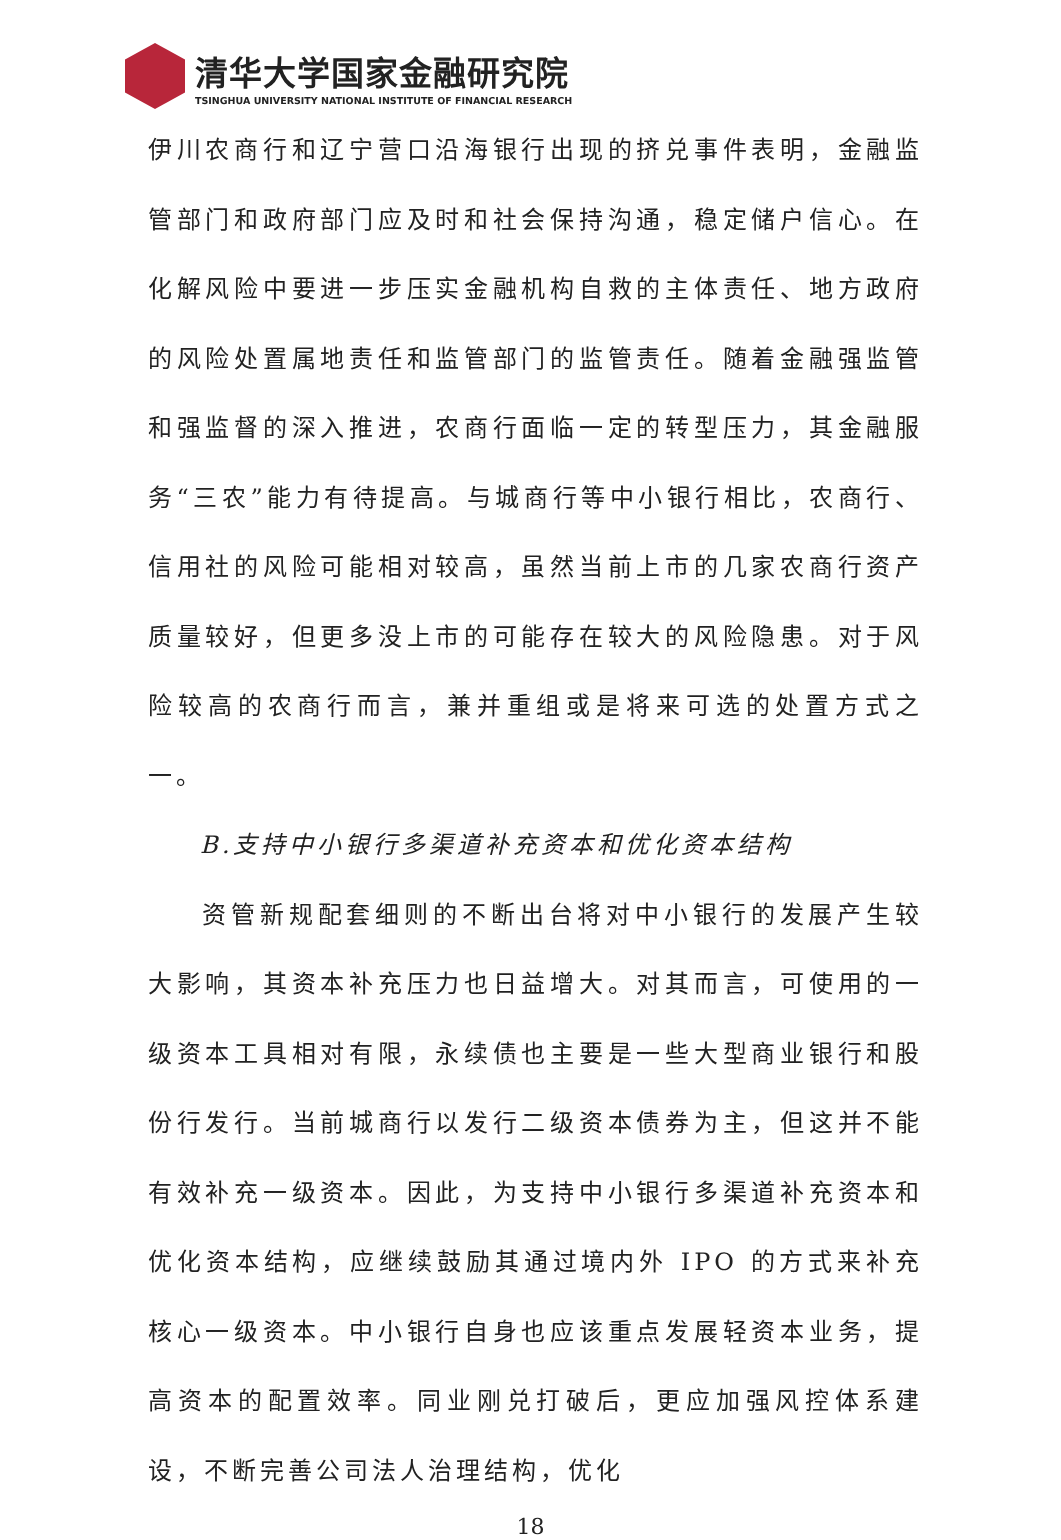清华大学国家金融研究院
TSINGHUA UNIVERSITY NATIONAL INSTITUTE OF FINANCIAL RESEARCH
伊川农商行和辽宁营口沿海银行出现的挤兑事件表明，金融监管部门和政府部门应及时和社会保持沟通，稳定储户信心。在化解风险中要进一步压实金融机构自救的主体责任、地方政府的风险处置属地责任和监管部门的监管责任。随着金融强监管和强监督的深入推进，农商行面临一定的转型压力，其金融服务“三农”能力有待提高。与城商行等中小银行相比，农商行、信用社的风险可能相对较高，虽然当前上市的几家农商行资产质量较好，但更多没上市的可能存在较大的风险隐患。对于风险较高的农商行而言，兼并重组或是将来可选的处置方式之一。
B.支持中小银行多渠道补充资本和优化资本结构
资管新规配套细则的不断出台将对中小银行的发展产生较大影响，其资本补充压力也日益增大。对其而言，可使用的一级资本工具相对有限，永续债也主要是一些大型商业银行和股份行发行。当前城商行以发行二级资本债券为主，但这并不能有效补充一级资本。因此，为支持中小银行多渠道补充资本和优化资本结构，应继续鼓励其通过境内外 IPO 的方式来补充核心一级资本。中小银行自身也应该重点发展轻资本业务，提高资本的配置效率。同业刚兑打破后，更应加强风控体系建设，不断完善公司法人治理结构，优化
18